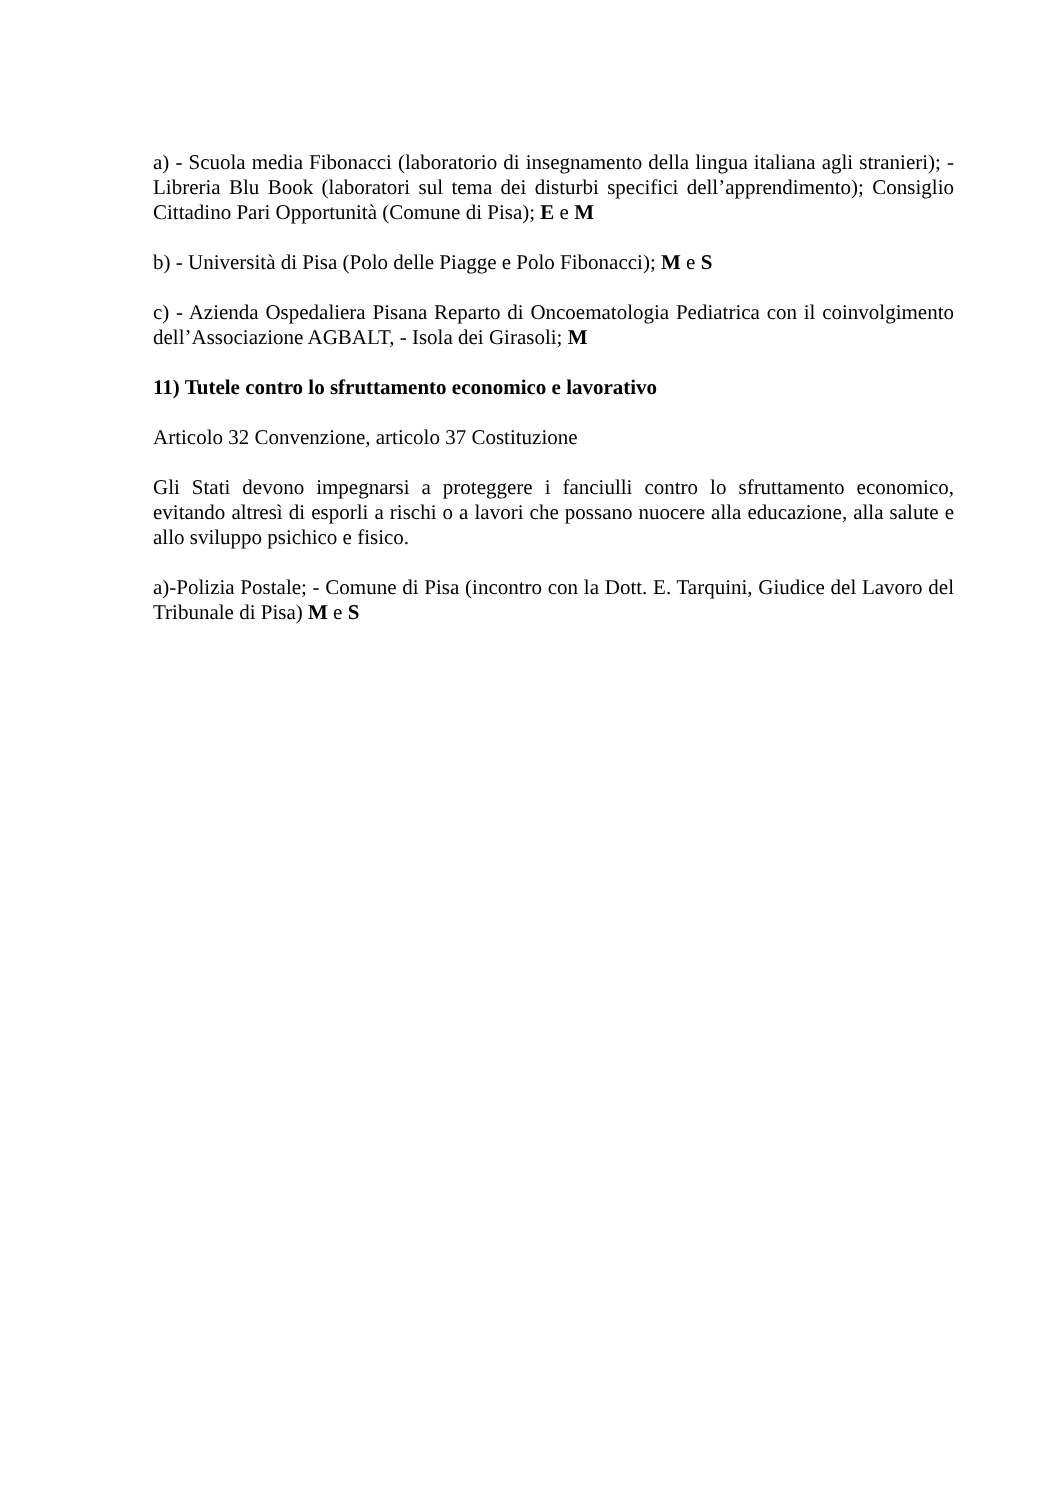a) - Scuola media Fibonacci (laboratorio di insegnamento della lingua italiana agli stranieri); - Libreria Blu Book (laboratori sul tema dei disturbi specifici dell’apprendimento); Consiglio Cittadino Pari Opportunità (Comune di Pisa); E e M
b) - Università di Pisa (Polo delle Piagge e Polo Fibonacci); M e S
c) - Azienda Ospedaliera Pisana Reparto di Oncoematologia Pediatrica con il coinvolgimento dell’Associazione AGBALT, - Isola dei Girasoli; M
11) Tutele contro lo sfruttamento economico e lavorativo
Articolo 32 Convenzione, articolo 37 Costituzione
Gli Stati devono impegnarsi a proteggere i fanciulli contro lo sfruttamento economico, evitando altresì di esporli a rischi o a lavori che possano nuocere alla educazione, alla salute e allo sviluppo psichico e fisico.
a)-Polizia Postale; - Comune di Pisa (incontro con la Dott. E. Tarquini, Giudice del Lavoro del Tribunale di Pisa) M e S